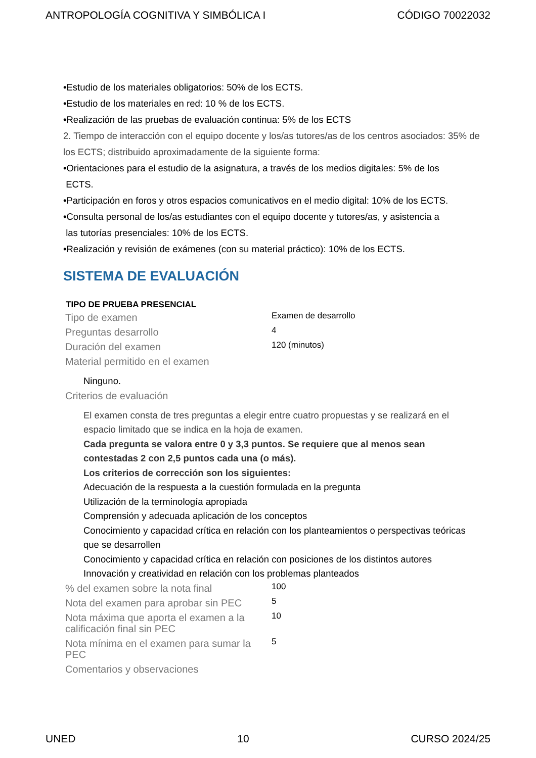ANTROPOLOGÍA COGNITIVA Y SIMBÓLICA I CÓDIGO 70022032
•Estudio de los materiales obligatorios: 50% de los ECTS.
•Estudio de los materiales en red: 10 % de los ECTS.
•Realización de las pruebas de evaluación continua: 5% de los ECTS
2. Tiempo de interacción con el equipo docente y los/as tutores/as de los centros asociados: 35% de los ECTS; distribuido aproximadamente de la siguiente forma:
•Orientaciones para el estudio de la asignatura, a través de los medios digitales: 5% de los
ECTS.
•Participación en foros y otros espacios comunicativos en el medio digital: 10% de los ECTS.
•Consulta personal de los/as estudiantes con el equipo docente y tutores/as, y asistencia a
las tutorías presenciales: 10% de los ECTS.
•Realización y revisión de exámenes (con su material práctico): 10% de los ECTS.
SISTEMA DE EVALUACIÓN
| TIPO DE PRUEBA PRESENCIAL | |
| --- | --- |
| Tipo de examen | Examen de desarrollo |
| Preguntas desarrollo | 4 |
| Duración del examen | 120 (minutos) |
| Material permitido en el examen | |
| Ninguno. | |
| Criterios de evaluación | |
| El examen consta de tres preguntas a elegir entre cuatro propuestas y se realizará en el espacio limitado que se indica en la hoja de examen. Cada pregunta se valora entre 0 y 3,3 puntos. Se requiere que al menos sean contestadas 2 con 2,5 puntos cada una (o más). Los criterios de corrección son los siguientes: Adecuación de la respuesta a la cuestión formulada en la pregunta Utilización de la terminología apropiada Comprensión y adecuada aplicación de los conceptos Conocimiento y capacidad crítica en relación con los planteamientos o perspectivas teóricas que se desarrollen Conocimiento y capacidad crítica en relación con posiciones de los distintos autores Innovación y creatividad en relación con los problemas planteados | |
| % del examen sobre la nota final | 100 |
| Nota del examen para aprobar sin PEC | 5 |
| Nota máxima que aporta el examen a la calificación final sin PEC | 10 |
| Nota mínima en el examen para sumar la PEC | 5 |
| Comentarios y observaciones | |
UNED 10 CURSO 2024/25